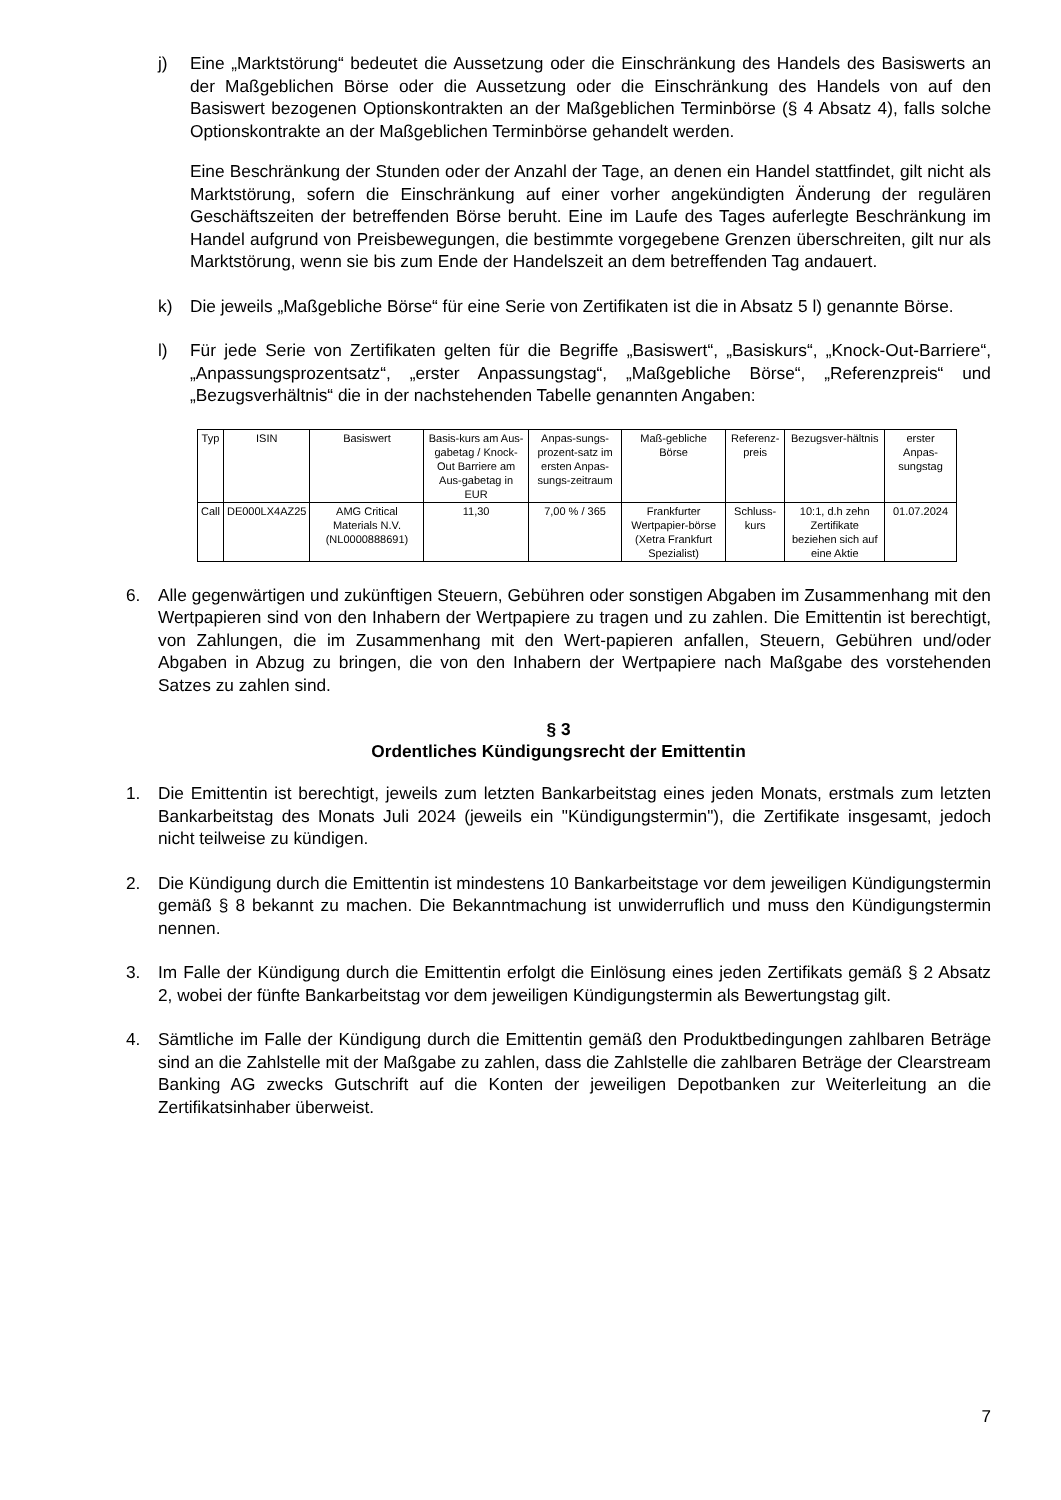j) Eine „Marktstörung“ bedeutet die Aussetzung oder die Einschränkung des Handels des Basiswerts an der Maßgeblichen Börse oder die Aussetzung oder die Einschränkung des Handels von auf den Basiswert bezogenen Optionskontrakten an der Maßgeblichen Terminbörse (§ 4 Absatz 4), falls solche Optionskontrakte an der Maßgeblichen Terminbörse gehandelt werden.
Eine Beschränkung der Stunden oder der Anzahl der Tage, an denen ein Handel stattfindet, gilt nicht als Marktstörung, sofern die Einschränkung auf einer vorher angekündigten Änderung der regulären Geschäftszeiten der betreffenden Börse beruht. Eine im Laufe des Tages auferlegte Beschränkung im Handel aufgrund von Preisbewegungen, die bestimmte vorgegebene Grenzen überschreiten, gilt nur als Marktstörung, wenn sie bis zum Ende der Handelszeit an dem betreffenden Tag andauert.
k) Die jeweils „Maßgebliche Börse“ für eine Serie von Zertifikaten ist die in Absatz 5 l) genannte Börse.
l) Für jede Serie von Zertifikaten gelten für die Begriffe „Basiswert“, „Basiskurs“, „Knock-Out-Barriere“, „Anpassungsprozentsatz“, „erster Anpassungstag“, „Maßgebliche Börse“, „Referenzpreis“ und „Bezugsverhältnis“ die in der nachstehenden Tabelle genannten Angaben:
| Typ | ISIN | Basiswert | Basis-kurs am Aus-gabetag / Knock-Out Barriere am Aus-gabetag in EUR | Anpas-sungs-prozent-satz im ersten Anpas-sungs-zeitraum | Maß-gebliche Börse | Referenz-preis | Bezugsver-hältnis | erster Anpas-sungstag |
| --- | --- | --- | --- | --- | --- | --- | --- | --- |
| Call | DE000LX4AZ25 | AMG Critical Materials N.V. (NL0000888691) | 11,30 | 7,00 % / 365 | Frankfurter Wertpapier-börse (Xetra Frankfurt Spezialist) | Schluss-kurs | 10:1, d.h zehn Zertifikate beziehen sich auf eine Aktie | 01.07.2024 |
6. Alle gegenwärtigen und zukünftigen Steuern, Gebühren oder sonstigen Abgaben im Zusammenhang mit den Wertpapieren sind von den Inhabern der Wertpapiere zu tragen und zu zahlen. Die Emittentin ist berechtigt, von Zahlungen, die im Zusammenhang mit den Wert-papieren anfallen, Steuern, Gebühren und/oder Abgaben in Abzug zu bringen, die von den Inhabern der Wertpapiere nach Maßgabe des vorstehenden Satzes zu zahlen sind.
§ 3
Ordentliches Kündigungsrecht der Emittentin
1. Die Emittentin ist berechtigt, jeweils zum letzten Bankarbeitstag eines jeden Monats, erstmals zum letzten Bankarbeitstag des Monats Juli 2024 (jeweils ein "Kündigungstermin"), die Zertifikate insgesamt, jedoch nicht teilweise zu kündigen.
2. Die Kündigung durch die Emittentin ist mindestens 10 Bankarbeitstage vor dem jeweiligen Kündigungstermin gemäß § 8 bekannt zu machen. Die Bekanntmachung ist unwiderruflich und muss den Kündigungstermin nennen.
3. Im Falle der Kündigung durch die Emittentin erfolgt die Einlösung eines jeden Zertifikats gemäß § 2 Absatz 2, wobei der fünfte Bankarbeitstag vor dem jeweiligen Kündigungstermin als Bewertungstag gilt.
4. Sämtliche im Falle der Kündigung durch die Emittentin gemäß den Produktbedingungen zahlbaren Beträge sind an die Zahlstelle mit der Maßgabe zu zahlen, dass die Zahlstelle die zahlbaren Beträge der Clearstream Banking AG zwecks Gutschrift auf die Konten der jeweiligen Depotbanken zur Weiterleitung an die Zertifikatsinhaber überweist.
7